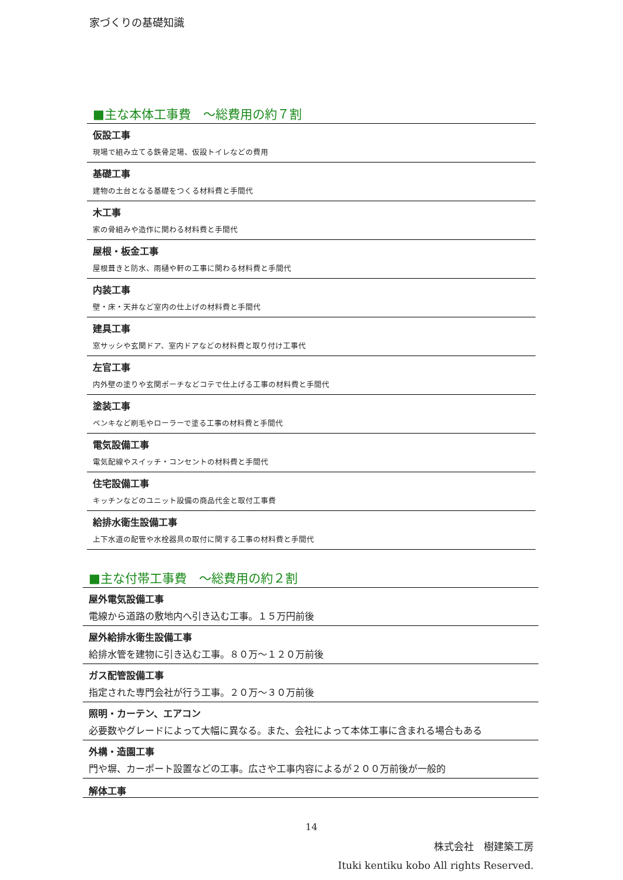家づくりの基礎知識
■主な本体工事費　～総費用の約７割
| 仮設工事 |
| 現場で組み立てる鉄骨足場、仮設トイレなどの費用 |
| 基礎工事 |
| 建物の土台となる基礎をつくる材料費と手間代 |
| 木工事 |
| 家の骨組みや造作に関わる材料費と手間代 |
| 屋根・板金工事 |
| 屋根葺きと防水、雨樋や軒の工事に関わる材料費と手間代 |
| 内装工事 |
| 壁・床・天井など室内の仕上げの材料費と手間代 |
| 建具工事 |
| 窓サッシや玄関ドア、室内ドアなどの材料費と取り付け工事代 |
| 左官工事 |
| 内外壁の塗りや玄関ポーチなどコテで仕上げる工事の材料費と手間代 |
| 塗装工事 |
| ペンキなど刷毛やローラーで塗る工事の材料費と手間代 |
| 電気設備工事 |
| 電気配線やスイッチ・コンセントの材料費と手間代 |
| 住宅設備工事 |
| キッチンなどのユニット設備の商品代金と取付工事費 |
| 給排水衛生設備工事 |
| 上下水道の配管や水栓器具の取付に関する工事の材料費と手間代 |
■主な付帯工事費　～総費用の約２割
| 屋外電気設備工事 |
| 電線から道路の敷地内へ引き込む工事。１５万円前後 |
| 屋外給排水衛生設備工事 |
| 給排水管を建物に引き込む工事。８０万～１２０万前後 |
| ガス配管設備工事 |
| 指定された専門会社が行う工事。２０万～３０万前後 |
| 照明・カーテン、エアコン |
| 必要数やグレードによって大幅に異なる。また、会社によって本体工事に含まれる場合もある |
| 外構・造園工事 |
| 門や塀、カーポート設置などの工事。広さや工事内容によるが２００万前後が一般的 |
| 解体工事 |
14
株式会社　樹建築工房
Ituki kentiku kobo All rights Reserved.